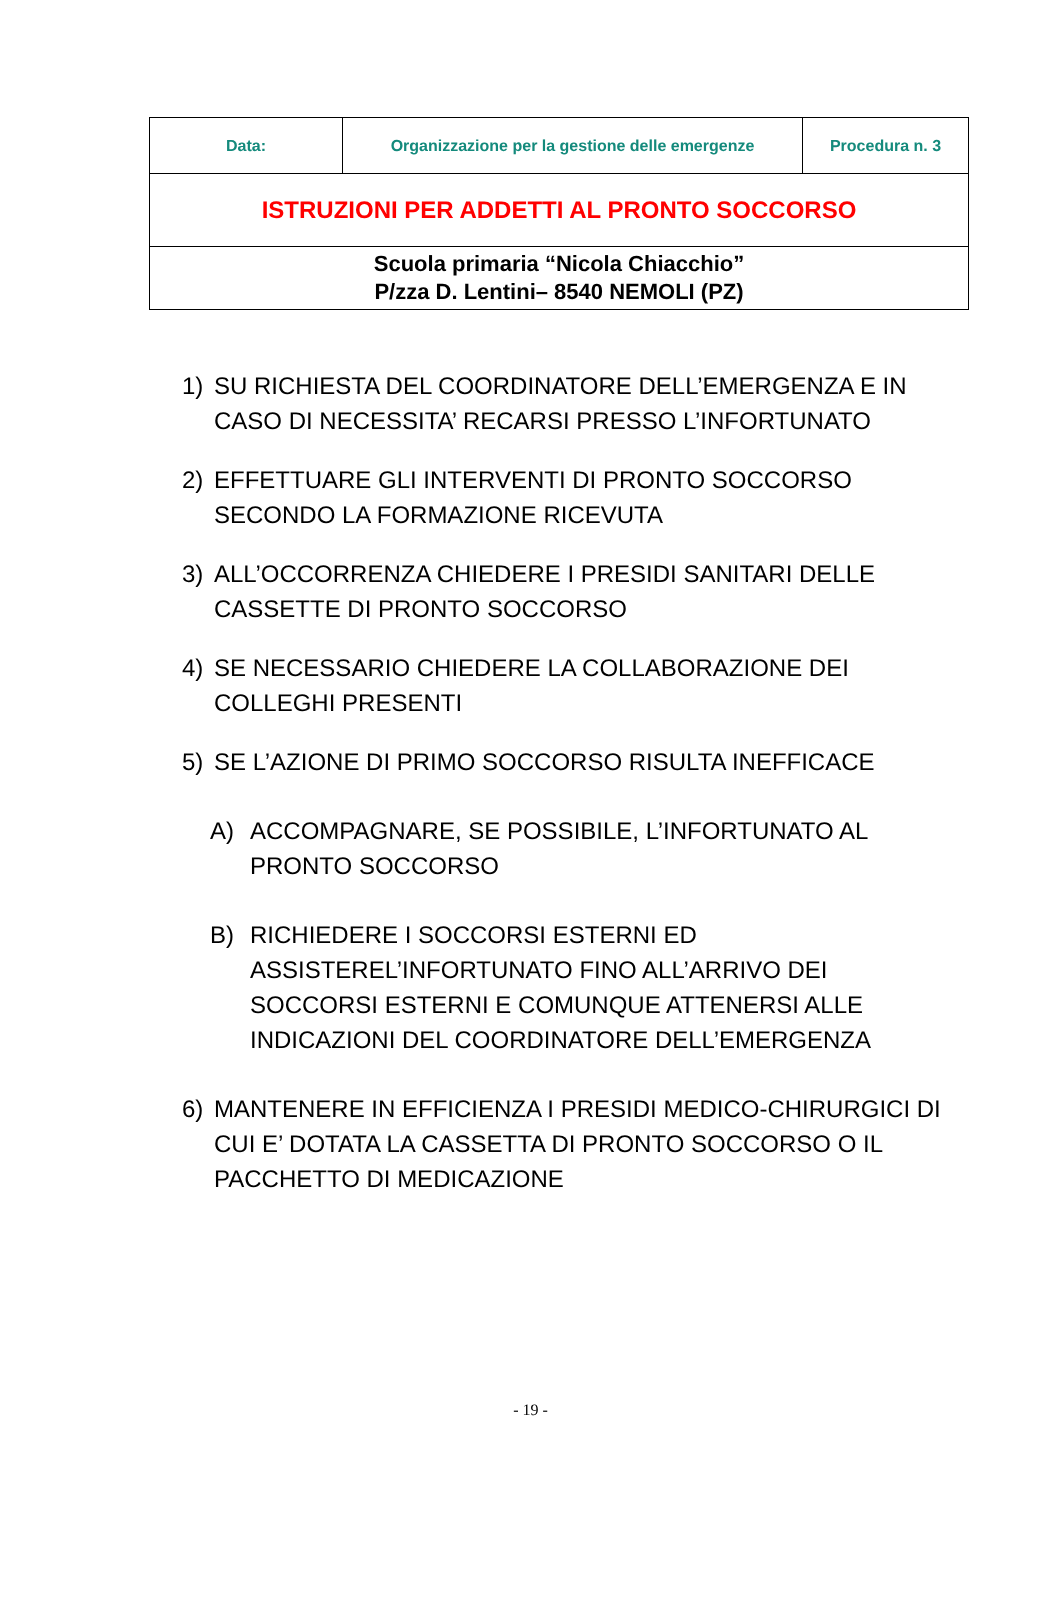| Data: | Organizzazione per la gestione delle emergenze | Procedura n. 3 |
| ISTRUZIONI PER ADDETTI AL PRONTO SOCCORSO | | |
| Scuola primaria “Nicola Chiacchio” P/zza D. Lentini– 8540 NEMOLI (PZ) | | |
1) SU RICHIESTA DEL COORDINATORE DELL’EMERGENZA E IN CASO DI NECESSITA’ RECARSI PRESSO L’INFORTUNATO
2) EFFETTUARE GLI INTERVENTI DI PRONTO SOCCORSO SECONDO LA FORMAZIONE RICEVUTA
3) ALL’OCCORRENZA CHIEDERE I PRESIDI SANITARI DELLE CASSETTE DI PRONTO SOCCORSO
4) SE NECESSARIO CHIEDERE LA COLLABORAZIONE DEI COLLEGHI PRESENTI
5) SE L’AZIONE DI PRIMO SOCCORSO RISULTA INEFFICACE
A) ACCOMPAGNARE, SE POSSIBILE, L’INFORTUNATO AL PRONTO SOCCORSO
B) RICHIEDERE I SOCCORSI ESTERNI ED ASSISTEREL’INFORTUNATO FINO ALL’ARRIVO DEI SOCCORSI ESTERNI E COMUNQUE ATTENERSI ALLE INDICAZIONI DEL COORDINATORE DELL’EMERGENZA
6) MANTENERE IN EFFICIENZA I PRESIDI MEDICO-CHIRURGICI DI CUI E’ DOTATA LA CASSETTA DI PRONTO SOCCORSO O IL PACCHETTO DI MEDICAZIONE
- 19 -